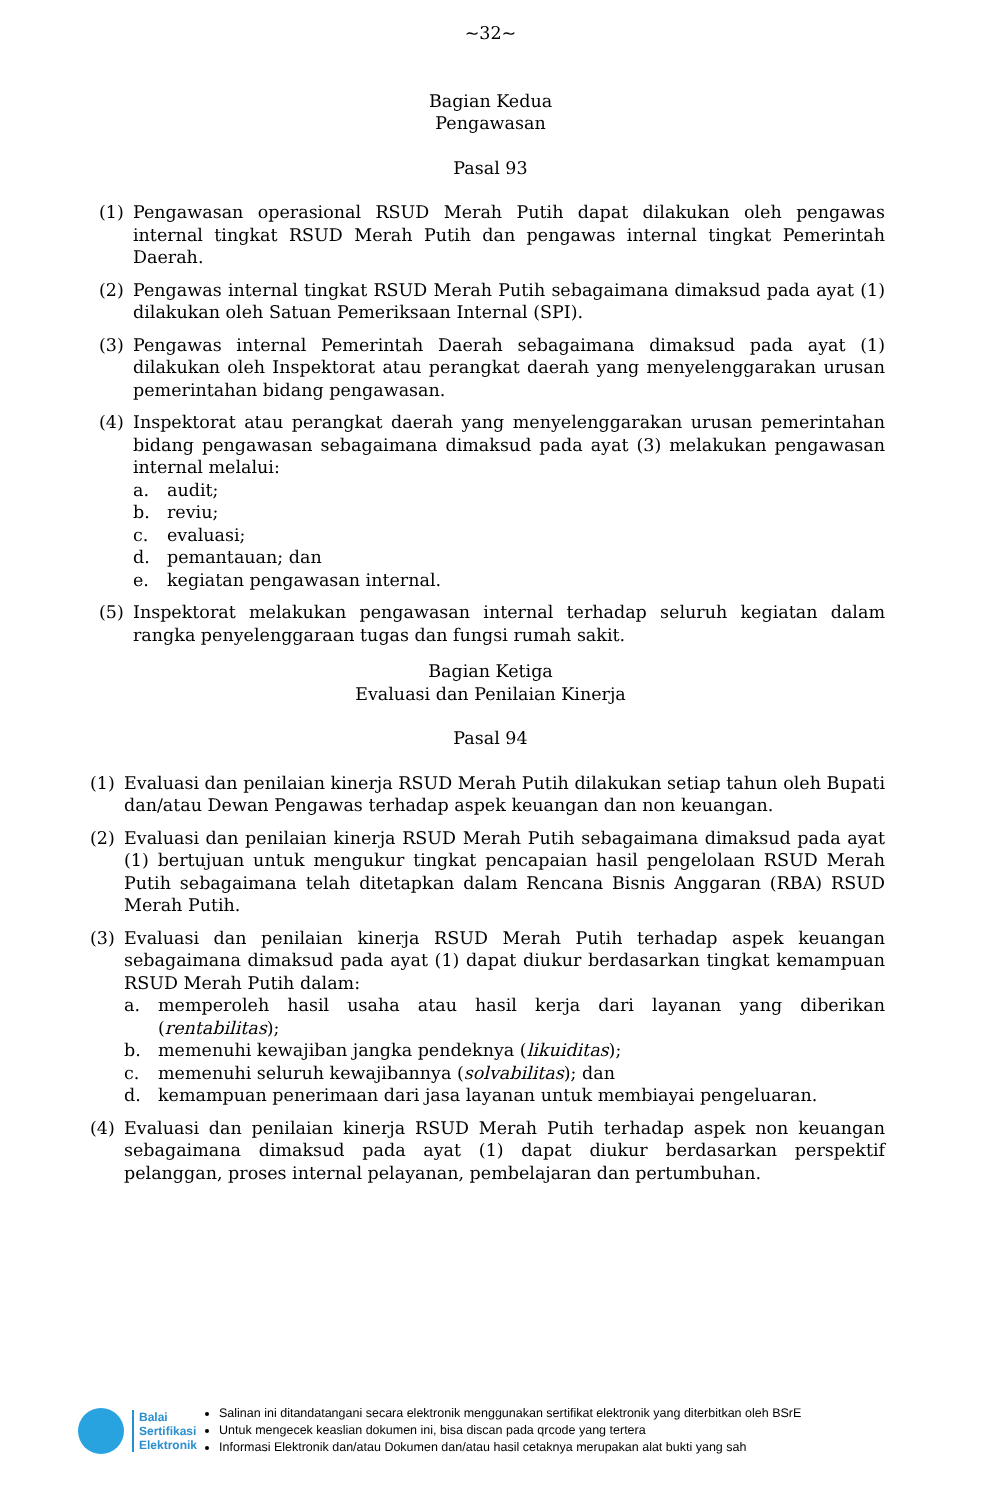~32~
Bagian Kedua
Pengawasan
Pasal 93
(1) Pengawasan operasional RSUD Merah Putih dapat dilakukan oleh pengawas internal tingkat RSUD Merah Putih dan pengawas internal tingkat Pemerintah Daerah.
(2) Pengawas internal tingkat RSUD Merah Putih sebagaimana dimaksud pada ayat (1) dilakukan oleh Satuan Pemeriksaan Internal (SPI).
(3) Pengawas internal Pemerintah Daerah sebagaimana dimaksud pada ayat (1) dilakukan oleh Inspektorat atau perangkat daerah yang menyelenggarakan urusan pemerintahan bidang pengawasan.
(4) Inspektorat atau perangkat daerah yang menyelenggarakan urusan pemerintahan bidang pengawasan sebagaimana dimaksud pada ayat (3) melakukan pengawasan internal melalui:
a. audit;
b. reviu;
c. evaluasi;
d. pemantauan; dan
e. kegiatan pengawasan internal.
(5) Inspektorat melakukan pengawasan internal terhadap seluruh kegiatan dalam rangka penyelenggaraan tugas dan fungsi rumah sakit.
Bagian Ketiga
Evaluasi dan Penilaian Kinerja
Pasal 94
(1) Evaluasi dan penilaian kinerja RSUD Merah Putih dilakukan setiap tahun oleh Bupati dan/atau Dewan Pengawas terhadap aspek keuangan dan non keuangan.
(2) Evaluasi dan penilaian kinerja RSUD Merah Putih sebagaimana dimaksud pada ayat (1) bertujuan untuk mengukur tingkat pencapaian hasil pengelolaan RSUD Merah Putih sebagaimana telah ditetapkan dalam Rencana Bisnis Anggaran (RBA) RSUD Merah Putih.
(3) Evaluasi dan penilaian kinerja RSUD Merah Putih terhadap aspek keuangan sebagaimana dimaksud pada ayat (1) dapat diukur berdasarkan tingkat kemampuan RSUD Merah Putih dalam:
a. memperoleh hasil usaha atau hasil kerja dari layanan yang diberikan (rentabilitas);
b. memenuhi kewajiban jangka pendeknya (likuiditas);
c. memenuhi seluruh kewajibannya (solvabilitas); dan
d. kemampuan penerimaan dari jasa layanan untuk membiayai pengeluaran.
(4) Evaluasi dan penilaian kinerja RSUD Merah Putih terhadap aspek non keuangan sebagaimana dimaksud pada ayat (1) dapat diukur berdasarkan perspektif pelanggan, proses internal pelayanan, pembelajaran dan pertumbuhan.
Balai
Sertifikasi
Elektronik
Salinan ini ditandatangani secara elektronik menggunakan sertifikat elektronik yang diterbitkan oleh BSrE
Untuk mengecek keaslian dokumen ini, bisa discan pada qrcode yang tertera
Informasi Elektronik dan/atau Dokumen dan/atau hasil cetaknya merupakan alat bukti yang sah